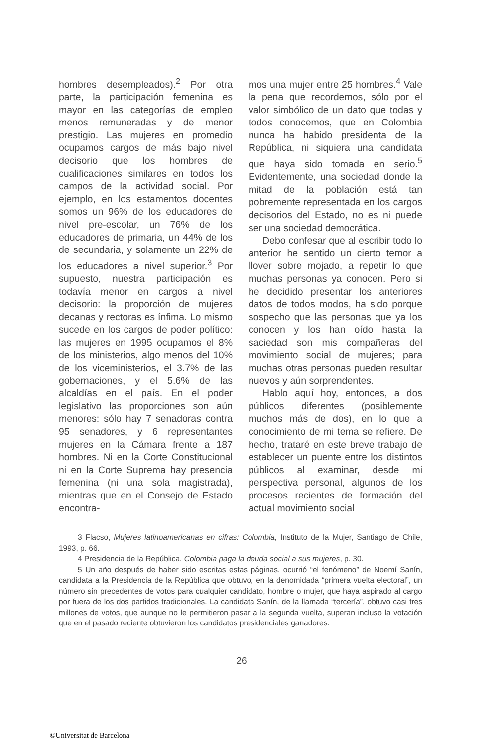hombres desempleados).<sup>2</sup> Por otra parte, la participación femenina es mayor en las categorías de empleo menos remuneradas y de menor prestigio. Las mujeres en promedio ocupamos cargos de más bajo nivel decisorio que los hombres de cualificaciones similares en todos los campos de la actividad social. Por ejemplo, en los estamentos docentes somos un 96% de los educadores de nivel pre-escolar, un 76% de los educadores de primaria, un 44% de los de secundaria, y solamente un 22% de los educadores a nivel superior.<sup>3</sup> Por supuesto, nuestra participación es todavía menor en cargos a nivel decisorio: la proporción de mujeres decanas y rectoras es ínfima. Lo mismo sucede en los cargos de poder político: las mujeres en 1995 ocupamos el 8% de los ministerios, algo menos del 10% de los viceministerios, el 3.7% de las gobernaciones, y el 5.6% de las alcaldías en el país. En el poder legislativo las proporciones son aún menores: sólo hay 7 senadoras contra 95 senadores, y 6 representantes mujeres en la Cámara frente a 187 hombres. Ni en la Corte Constitucional ni en la Corte Suprema hay presencia femenina (ni una sola magistrada), mientras que en el Consejo de Estado encontra-
mos una mujer entre 25 hombres.<sup>4</sup> Vale la pena que recordemos, sólo por el valor simbólico de un dato que todas y todos conocemos, que en Colombia nunca ha habido presidenta de la República, ni siquiera una candidata que haya sido tomada en serio.<sup>5</sup> Evidentemente, una sociedad donde la mitad de la población está tan pobremente representada en los cargos decisorios del Estado, no es ni puede ser una sociedad democrática.
Debo confesar que al escribir todo lo anterior he sentido un cierto temor a llover sobre mojado, a repetir lo que muchas personas ya conocen. Pero si he decidido presentar los anteriores datos de todos modos, ha sido porque sospecho que las personas que ya los conocen y los han oído hasta la saciedad son mis compañeras del movimiento social de mujeres; para muchas otras personas pueden resultar nuevos y aún sorprendentes.
Hablo aquí hoy, entonces, a dos públicos diferentes (posiblemente muchos más de dos), en lo que a conocimiento de mi tema se refiere. De hecho, trataré en este breve trabajo de establecer un puente entre los distintos públicos al examinar, desde mi perspectiva personal, algunos de los procesos recientes de formación del actual movimiento social
3 Flacso, Mujeres latinoamericanas en cifras: Colombia, Instituto de la Mujer, Santiago de Chile, 1993, p. 66.
4 Presidencia de la República, Colombia paga la deuda social a sus mujeres, p. 30.
5 Un año después de haber sido escritas estas páginas, ocurrió “el fenómeno” de Noemí Sanín, candidata a la Presidencia de la República que obtuvo, en la denomidada “primera vuelta electoral”, un número sin precedentes de votos para cualquier candidato, hombre o mujer, que haya aspirado al cargo por fuera de los dos partidos tradicionales. La candidata Sanín, de la llamada “tercería”, obtuvo casi tres millones de votos, que aunque no le permitieron pasar a la segunda vuelta, superan incluso la votación que en el pasado reciente obtuvieron los candidatos presidenciales ganadores.
26
©Universitat de Barcelona